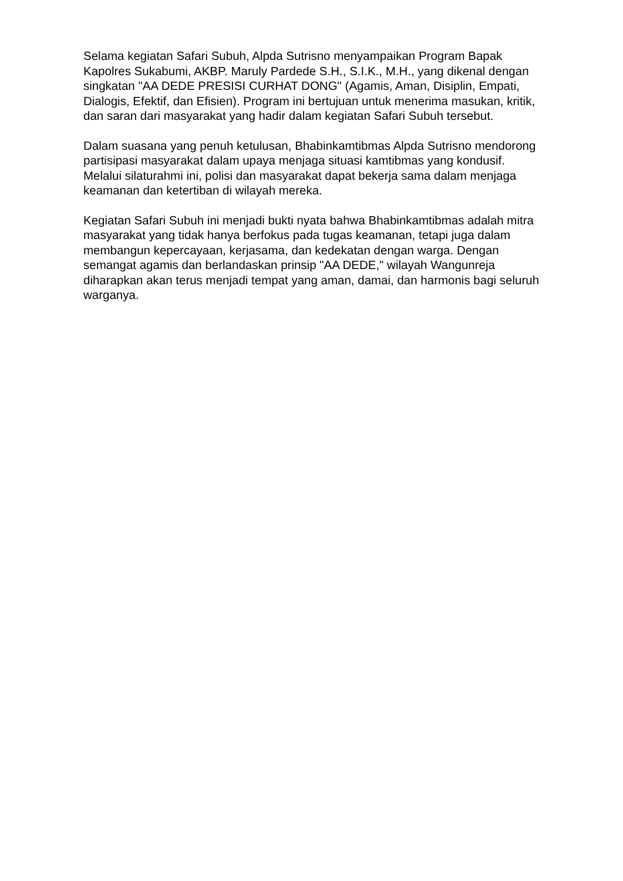Selama kegiatan Safari Subuh, Alpda Sutrisno menyampaikan Program Bapak Kapolres Sukabumi, AKBP. Maruly Pardede S.H., S.I.K., M.H., yang dikenal dengan singkatan "AA DEDE PRESISI CURHAT DONG" (Agamis, Aman, Disiplin, Empati, Dialogis, Efektif, dan Efisien). Program ini bertujuan untuk menerima masukan, kritik, dan saran dari masyarakat yang hadir dalam kegiatan Safari Subuh tersebut.
Dalam suasana yang penuh ketulusan, Bhabinkamtibmas Alpda Sutrisno mendorong partisipasi masyarakat dalam upaya menjaga situasi kamtibmas yang kondusif. Melalui silaturahmi ini, polisi dan masyarakat dapat bekerja sama dalam menjaga keamanan dan ketertiban di wilayah mereka.
Kegiatan Safari Subuh ini menjadi bukti nyata bahwa Bhabinkamtibmas adalah mitra masyarakat yang tidak hanya berfokus pada tugas keamanan, tetapi juga dalam membangun kepercayaan, kerjasama, dan kedekatan dengan warga. Dengan semangat agamis dan berlandaskan prinsip "AA DEDE," wilayah Wangunreja diharapkan akan terus menjadi tempat yang aman, damai, dan harmonis bagi seluruh warganya.